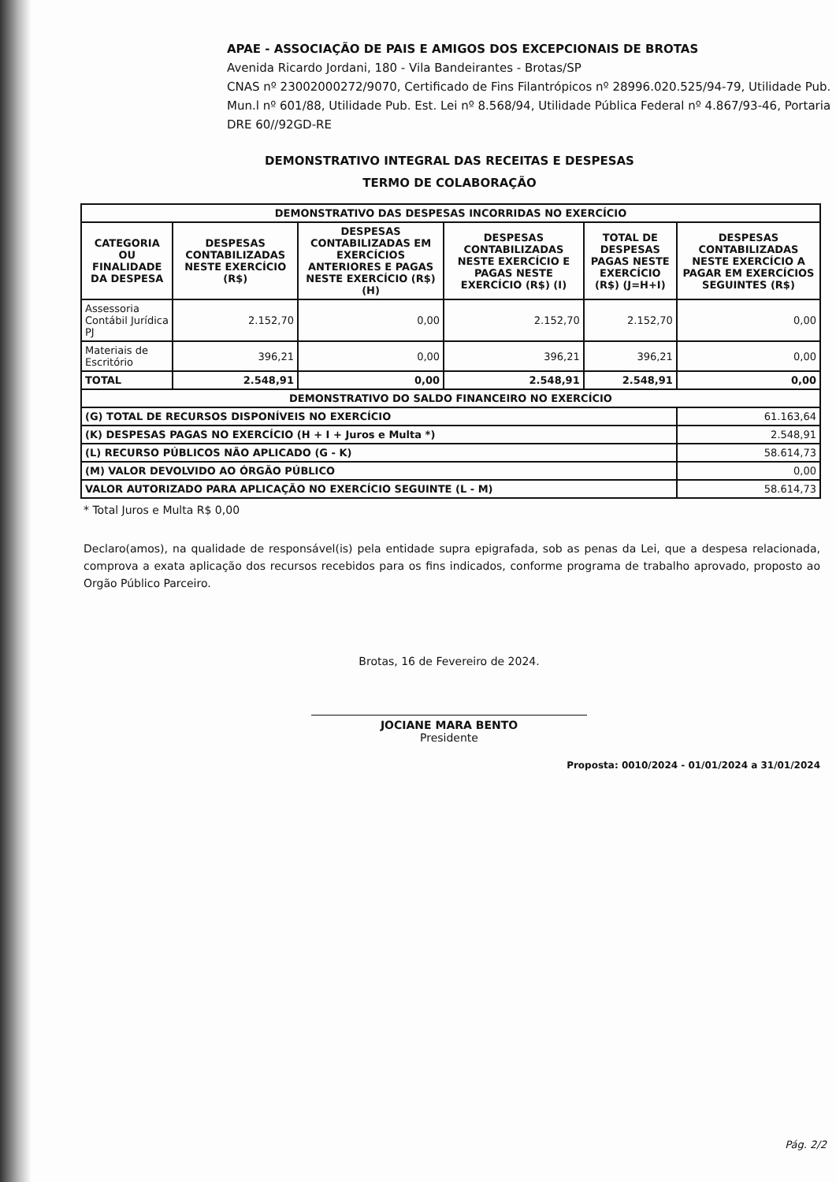APAE - ASSOCIAÇÃO DE PAIS E AMIGOS DOS EXCEPCIONAIS DE BROTAS
Avenida Ricardo Jordani, 180 - Vila Bandeirantes - Brotas/SP
CNAS nº 23002000272/9070, Certificado de Fins Filantrópicos nº 28996.020.525/94-79, Utilidade Pub. Mun.l nº 601/88, Utilidade Pub. Est. Lei nº 8.568/94, Utilidade Pública Federal nº 4.867/93-46, Portaria DRE 60//92GD-RE
DEMONSTRATIVO INTEGRAL DAS RECEITAS E DESPESAS
TERMO DE COLABORAÇÃO
| DEMONSTRATIVO DAS DESPESAS INCORRIDAS NO EXERCÍCIO | | | | | |
| --- | --- | --- | --- | --- | --- |
| CATEGORIA OU FINALIDADE DA DESPESA | DESPESAS CONTABILIZADAS NESTE EXERCÍCIO (R$) | DESPESAS CONTABILIZADAS EM EXERCÍCIOS ANTERIORES E PAGAS NESTE EXERCÍCIO (R$) (H) | DESPESAS CONTABILIZADAS NESTE EXERCÍCIO E PAGAS NESTE EXERCÍCIO (R$) (I) | TOTAL DE DESPESAS PAGAS NESTE EXERCÍCIO (R$) (J=H+I) | DESPESAS CONTABILIZADAS NESTE EXERCÍCIO A PAGAR EM EXERCÍCIOS SEGUINTES (R$) |
| Assessoria Contábil Jurídica PJ | 2.152,70 | 0,00 | 2.152,70 | 2.152,70 | 0,00 |
| Materiais de Escritório | 396,21 | 0,00 | 396,21 | 396,21 | 0,00 |
| TOTAL | 2.548,91 | 0,00 | 2.548,91 | 2.548,91 | 0,00 |
| DEMONSTRATIVO DO SALDO FINANCEIRO NO EXERCÍCIO | | | | | |
| (G) TOTAL DE RECURSOS DISPONÍVEIS NO EXERCÍCIO | | | | | 61.163,64 |
| (K) DESPESAS PAGAS NO EXERCÍCIO (H + I + Juros e Multa *) | | | | | 2.548,91 |
| (L) RECURSO PÚBLICOS NÃO APLICADO (G - K) | | | | | 58.614,73 |
| (M) VALOR DEVOLVIDO AO ÓRGÃO PÚBLICO | | | | | 0,00 |
| VALOR AUTORIZADO PARA APLICAÇÃO NO EXERCÍCIO SEGUINTE (L - M) | | | | | 58.614,73 |
* Total Juros e Multa R$ 0,00
Declaro(amos), na qualidade de responsável(is) pela entidade supra epigrafada, sob as penas da Lei, que a despesa relacionada, comprova a exata aplicação dos recursos recebidos para os fins indicados, conforme programa de trabalho aprovado, proposto ao Orgão Público Parceiro.
Brotas, 16 de Fevereiro de 2024.
JOCIANE MARA BENTO
Presidente
Proposta: 0010/2024 - 01/01/2024 a 31/01/2024
Pág. 2/2